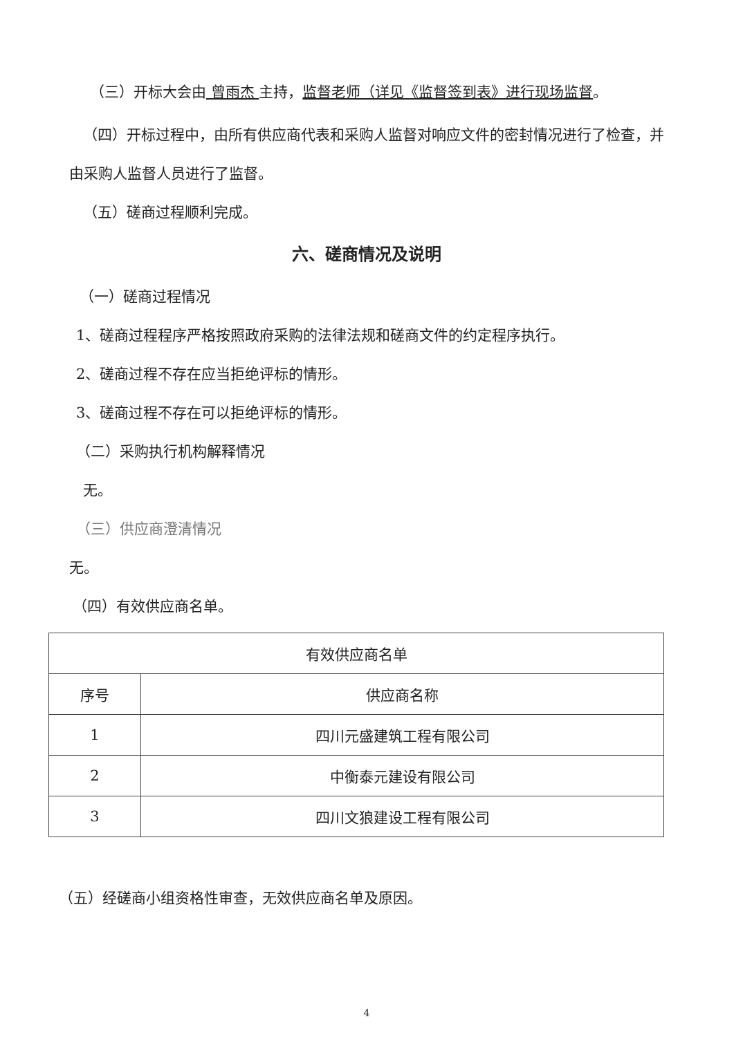（三）开标大会由 曾雨杰 主持，监督老师（详见《监督签到表》进行现场监督。
（四）开标过程中，由所有供应商代表和采购人监督对响应文件的密封情况进行了检查，并由采购人监督人员进行了监督。
（五）磋商过程顺利完成。
六、磋商情况及说明
（一）磋商过程情况
1、磋商过程程序严格按照政府采购的法律法规和磋商文件的约定程序执行。
2、磋商过程不存在应当拒绝评标的情形。
3、磋商过程不存在可以拒绝评标的情形。
（二）采购执行机构解释情况
无。
（三）供应商澄清情况
无。
（四）有效供应商名单。
| 有效供应商名单 | |
| 序号 | 供应商名称 |
| 1 | 四川元盛建筑工程有限公司 |
| 2 | 中衡泰元建设有限公司 |
| 3 | 四川文狼建设工程有限公司 |
（五）经磋商小组资格性审查，无效供应商名单及原因。
4